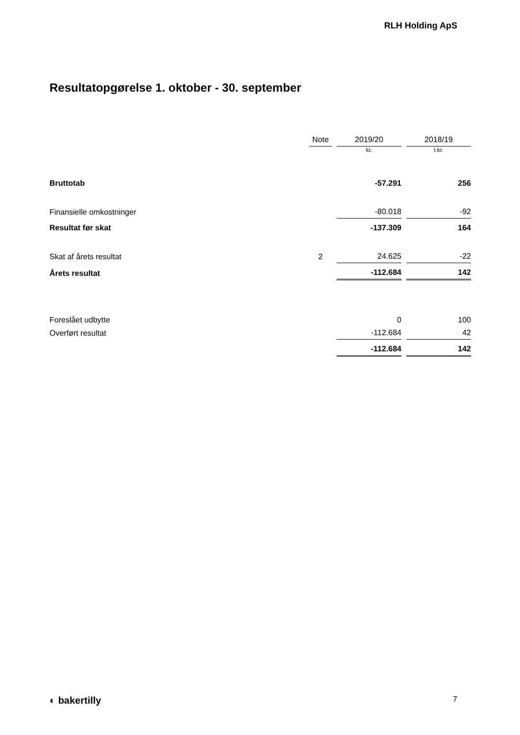RLH Holding ApS
Resultatopgørelse 1. oktober - 30. september
| | Note | 2019/20 | 2018/19 |
| --- | --- | --- | --- |
| | | kr. | t.kr. |
| Bruttotab | | -57.291 | 256 |
| Finansielle omkostninger | | -80.018 | -92 |
| Resultat før skat | | -137.309 | 164 |
| Skat af årets resultat | 2 | 24.625 | -22 |
| Årets resultat | | -112.684 | 142 |
| Foreslået udbytte | | 0 | 100 |
| Overført resultat | | -112.684 | 42 |
| | | -112.684 | 142 |
◐ bakertilly 7